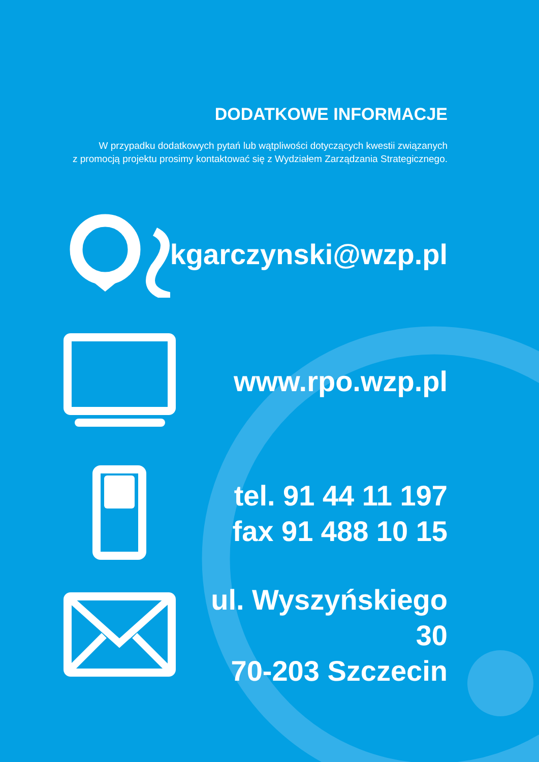DODATKOWE INFORMACJE
W przypadku dodatkowych pytań lub wątpliwości dotyczących kwestii związanych
z promocją projektu prosimy kontaktować się z Wydziałem Zarządzania Strategicznego.
kgarczynski@wzp.pl
www.rpo.wzp.pl
tel. 91 44 11 197
fax 91 488 10 15
ul. Wyszyńskiego 30
70-203 Szczecin